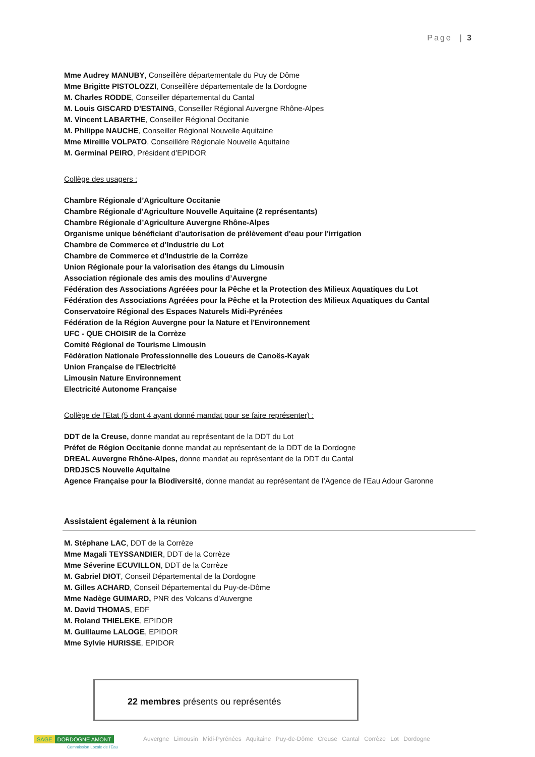Page | 3
Mme Audrey MANUBY, Conseillère départementale du Puy de Dôme
Mme Brigitte PISTOLOZZI, Conseillère départementale de la Dordogne
M. Charles RODDE, Conseiller départemental du Cantal
M. Louis GISCARD D'ESTAING, Conseiller Régional Auvergne Rhône-Alpes
M. Vincent LABARTHE, Conseiller Régional Occitanie
M. Philippe NAUCHE, Conseiller Régional Nouvelle Aquitaine
Mme Mireille VOLPATO, Conseillère Régionale Nouvelle Aquitaine
M. Germinal PEIRO, Président d’EPIDOR
Collège des usagers :
Chambre Régionale d’Agriculture Occitanie
Chambre Régionale d'Agriculture Nouvelle Aquitaine (2 représentants)
Chambre Régionale d’Agriculture Auvergne Rhône-Alpes
Organisme unique bénéficiant d’autorisation de prélèvement d'eau pour l'irrigation
Chambre de Commerce et d’Industrie du Lot
Chambre de Commerce et d'Industrie de la Corrèze
Union Régionale pour la valorisation des étangs du Limousin
Association régionale des amis des moulins d’Auvergne
Fédération des Associations Agréées pour la Pêche et la Protection des Milieux Aquatiques du Lot
Fédération des Associations Agréées pour la Pêche et la Protection des Milieux Aquatiques du Cantal
Conservatoire Régional des Espaces Naturels Midi-Pyrénées
Fédération de la Région Auvergne pour la Nature et l'Environnement
UFC - QUE CHOISIR de la Corrèze
Comité Régional de Tourisme Limousin
Fédération Nationale Professionnelle des Loueurs de Canoës-Kayak
Union Française de l'Electricité
Limousin Nature Environnement
Electricité Autonome Française
Collège de l’Etat (5 dont 4 ayant donné mandat pour se faire représenter) :
DDT de la Creuse, donne mandat au représentant de la DDT du Lot
Préfet de Région Occitanie donne mandat au représentant de la DDT de la Dordogne
DREAL Auvergne Rhône-Alpes, donne mandat au représentant de la DDT du Cantal
DRDJSCS Nouvelle Aquitaine
Agence Française pour la Biodiversité, donne mandat au représentant de l’Agence de l’Eau Adour Garonne
Assistaient également à la réunion
M. Stéphane LAC, DDT de la Corrèze
Mme Magali TEYSSANDIER, DDT de la Corrèze
Mme Séverine ECUVILLON, DDT de la Corrèze
M. Gabriel DIOT, Conseil Départemental de la Dordogne
M. Gilles ACHARD, Conseil Départemental du Puy-de-Dôme
Mme Nadège GUIMARD, PNR des Volcans d’Auvergne
M. David THOMAS, EDF
M. Roland THIELEKE, EPIDOR
M. Guillaume LALOGE, EPIDOR
Mme Sylvie HURISSE, EPIDOR
22 membres présents ou représentés
SAGE DORDOGNE AMONT
Commission Locale de l'Eau
Auvergne Limousin Midi-Pyrénées Aquitaine Puy-de-Dôme Creuse Cantal Corrèze Lot Dordogne